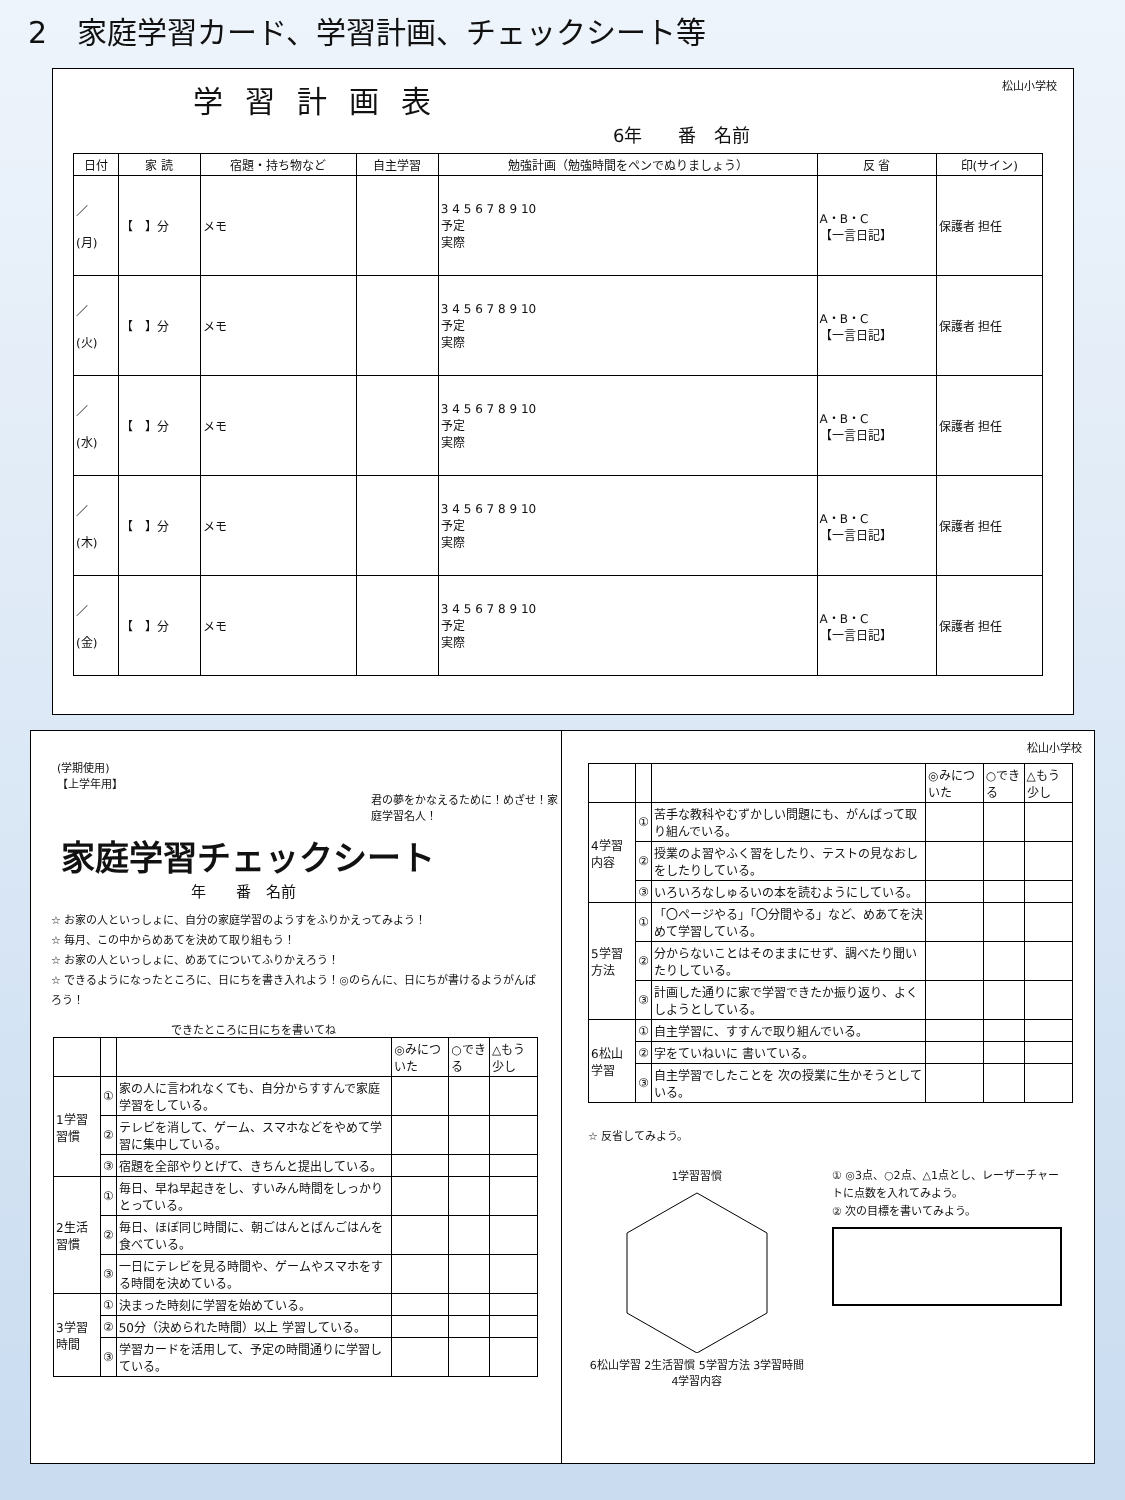2　家庭学習カード、学習計画、チェックシート等
学習計画表
松山小学校
6年　　番　名前
| 日付 | 家 読 | 宿題・持ち物など | 自主学習 | 勉強計画（勉強時間をペンでぬりましょう） | 反 省 | 印(サイン) |
| --- | --- | --- | --- | --- | --- | --- |
| ／ (月) | 【 】分 | メモ | | 3 4 5 6 7 8 9 10 予定 実際 | A・B・C 【一言日記】 | 保護者 担任 |
| ／ (火) | 【 】分 | メモ | | 3 4 5 6 7 8 9 10 予定 実際 | A・B・C 【一言日記】 | 保護者 担任 |
| ／ (水) | 【 】分 | メモ | | 3 4 5 6 7 8 9 10 予定 実際 | A・B・C 【一言日記】 | 保護者 担任 |
| ／ (木) | 【 】分 | メモ | | 3 4 5 6 7 8 9 10 予定 実際 | A・B・C 【一言日記】 | 保護者 担任 |
| ／ (金) | 【 】分 | メモ | | 3 4 5 6 7 8 9 10 予定 実際 | A・B・C 【一言日記】 | 保護者 担任 |
(学期使用)
【上学年用】
君の夢をかなえるために！めざせ！家庭学習名人！
家庭学習チェックシート
年　　番　名前
☆ お家の人といっしょに、自分の家庭学習のようすをふりかえってみよう！
☆ 毎月、この中からめあてを決めて取り組もう！
☆ お家の人といっしょに、めあてについてふりかえろう！
☆ できるようになったところに、日にちを書き入れよう！◎のらんに、日にちが書けるようがんばろう！
できたところに日にちを書いてね
| | | | ◎みについた | ○できる | △もう少し |
| 1学習習慣 | ① | 家の人に言われなくても、自分からすすんで家庭学習をしている。 | | | |
| | ② | テレビを消して、ゲーム、スマホなどをやめて学習に集中している。 | | | |
| | ③ | 宿題を全部やりとげて、きちんと提出している。 | | | |
| 2生活習慣 | ① | 毎日、早ね早起きをし、すいみん時間をしっかりとっている。 | | | |
| | ② | 毎日、ほぼ同じ時間に、朝ごはんとばんごはんを食べている。 | | | |
| | ③ | 一日にテレビを見る時間や、ゲームやスマホをする時間を決めている。 | | | |
| 3学習時間 | ① | 決まった時刻に学習を始めている。 | | | |
| | ② | 50分（決められた時間）以上 学習している。 | | | |
| | ③ | 学習カードを活用して、予定の時間通りに学習している。 | | | |
松山小学校
| | | | ◎みについた | ○できる | △もう少し |
| 4学習内容 | ① | 苦手な教科やむずかしい問題にも、がんばって取り組んでいる。 | | | |
| | ② | 授業のよ習やふく習をしたり、テストの見なおしをしたりしている。 | | | |
| | ③ | いろいろなしゅるいの本を読むようにしている。 | | | |
| 5学習方法 | ① | 「〇ページやる」「〇分間やる」など、めあてを決めて学習している。 | | | |
| | ② | 分からないことはそのままにせず、調べたり聞いたりしている。 | | | |
| | ③ | 計画した通りに家で学習できたか振り返り、よくしようとしている。 | | | |
| 6松山学習 | ① | 自主学習に、すすんで取り組んでいる。 | | | |
| | ② | 字をていねいに 書いている。 | | | |
| | ③ | 自主学習でしたことを 次の授業に生かそうとしている。 | | | |
☆ 反省してみよう。
1学習習慣
6松山学習 2生活習慣 5学習方法 3学習時間
4学習内容
① ◎3点、○2点、△1点とし、レーザーチャートに点数を入れてみよう。
② 次の目標を書いてみよう。